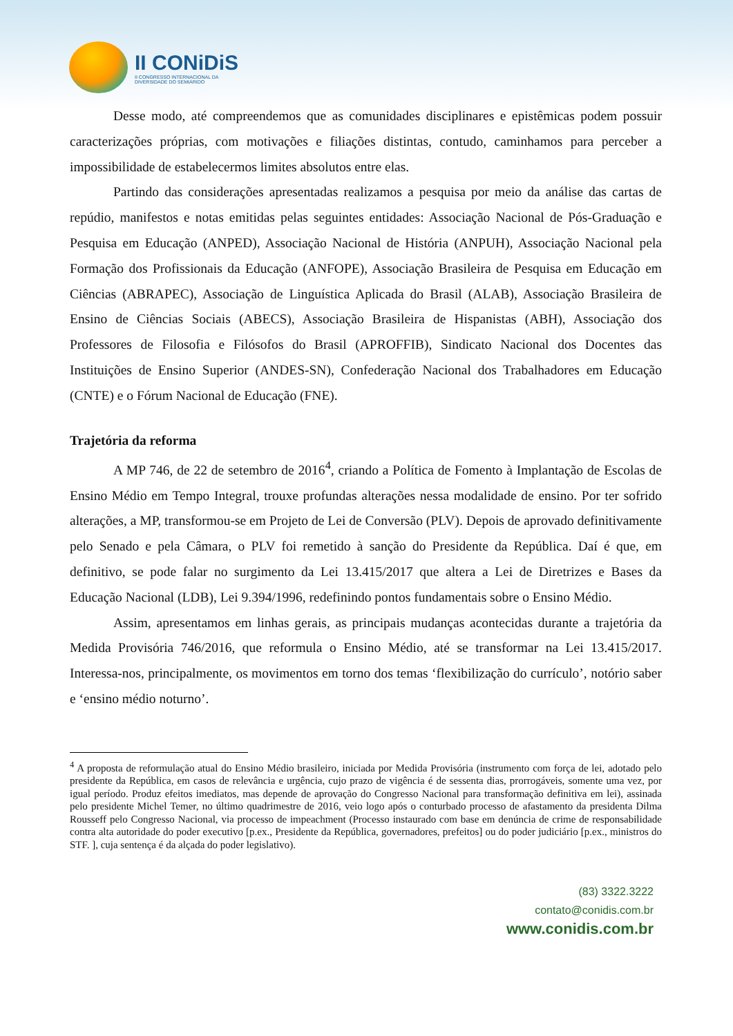II CONiDiS
II CONGRESSO INTERNACIONAL DA
DIVERSIDADE DO SEMIÁRIDO
Desse modo, até compreendemos que as comunidades disciplinares e epistêmicas podem possuir caracterizações próprias, com motivações e filiações distintas, contudo, caminhamos para perceber a impossibilidade de estabelecermos limites absolutos entre elas.
Partindo das considerações apresentadas realizamos a pesquisa por meio da análise das cartas de repúdio, manifestos e notas emitidas pelas seguintes entidades: Associação Nacional de Pós-Graduação e Pesquisa em Educação (ANPED), Associação Nacional de História (ANPUH), Associação Nacional pela Formação dos Profissionais da Educação (ANFOPE), Associação Brasileira de Pesquisa em Educação em Ciências (ABRAPEC), Associação de Linguística Aplicada do Brasil (ALAB), Associação Brasileira de Ensino de Ciências Sociais (ABECS), Associação Brasileira de Hispanistas (ABH), Associação dos Professores de Filosofia e Filósofos do Brasil (APROFFIB), Sindicato Nacional dos Docentes das Instituições de Ensino Superior (ANDES-SN), Confederação Nacional dos Trabalhadores em Educação (CNTE) e o Fórum Nacional de Educação (FNE).
Trajetória da reforma
A MP 746, de 22 de setembro de 2016<sup>4</sup>, criando a Política de Fomento à Implantação de Escolas de Ensino Médio em Tempo Integral, trouxe profundas alterações nessa modalidade de ensino. Por ter sofrido alterações, a MP, transformou-se em Projeto de Lei de Conversão (PLV). Depois de aprovado definitivamente pelo Senado e pela Câmara, o PLV foi remetido à sanção do Presidente da República. Daí é que, em definitivo, se pode falar no surgimento da Lei 13.415/2017 que altera a Lei de Diretrizes e Bases da Educação Nacional (LDB), Lei 9.394/1996, redefinindo pontos fundamentais sobre o Ensino Médio.
Assim, apresentamos em linhas gerais, as principais mudanças acontecidas durante a trajetória da Medida Provisória 746/2016, que reformula o Ensino Médio, até se transformar na Lei 13.415/2017. Interessa-nos, principalmente, os movimentos em torno dos temas ‘flexibilização do currículo’, notório saber e ‘ensino médio noturno’.
<sup>4</sup> A proposta de reformulação atual do Ensino Médio brasileiro, iniciada por Medida Provisória (instrumento com força de lei, adotado pelo presidente da República, em casos de relevância e urgência, cujo prazo de vigência é de sessenta dias, prorrogáveis, somente uma vez, por igual período. Produz efeitos imediatos, mas depende de aprovação do Congresso Nacional para transformação definitiva em lei), assinada pelo presidente Michel Temer, no último quadrimestre de 2016, veio logo após o conturbado processo de afastamento da presidenta Dilma Rousseff pelo Congresso Nacional, via processo de impeachment (Processo instaurado com base em denúncia de crime de responsabilidade contra alta autoridade do poder executivo [p.ex., Presidente da República, governadores, prefeitos] ou do poder judiciário [p.ex., ministros do STF. ], cuja sentença é da alçada do poder legislativo).
(83) 3322.3222
contato@conidis.com.br
www.conidis.com.br